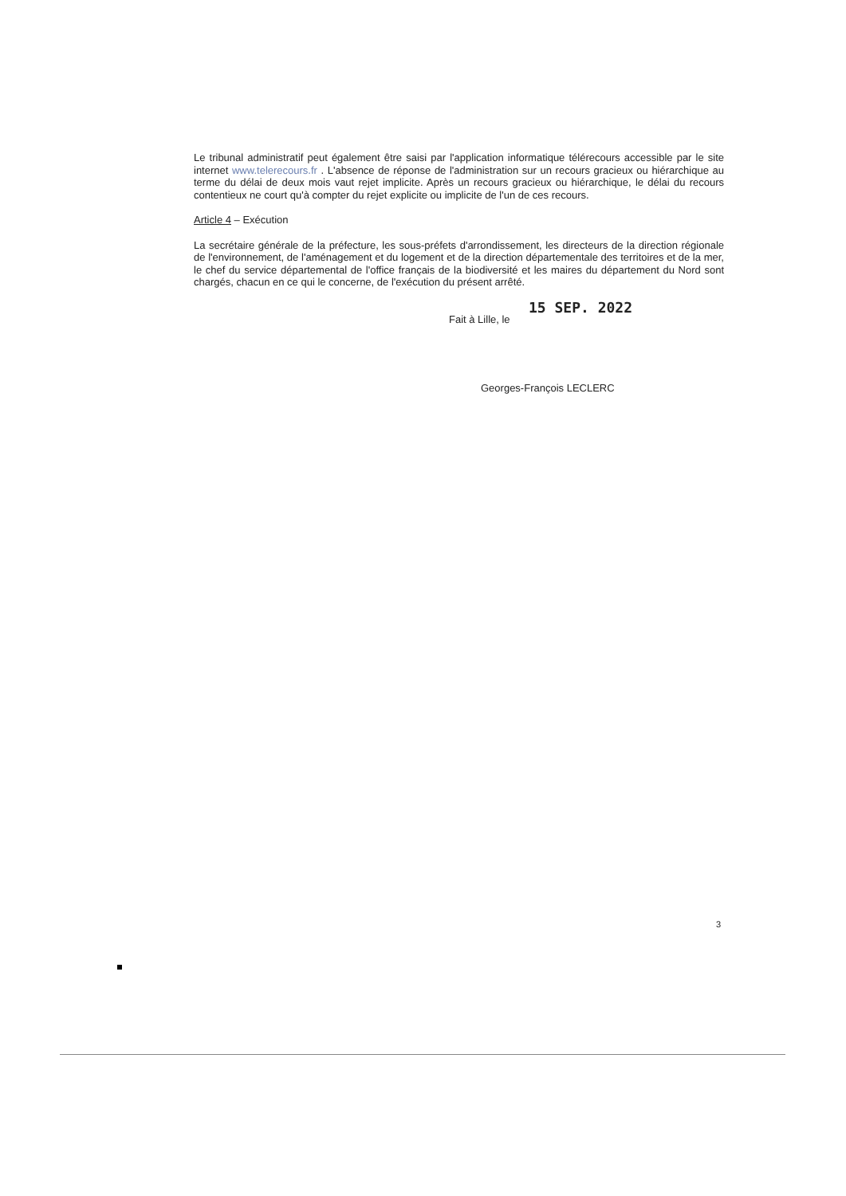Le tribunal administratif peut également être saisi par l'application informatique télérecours accessible par le site internet www.telerecours.fr . L'absence de réponse de l'administration sur un recours gracieux ou hiérarchique au terme du délai de deux mois vaut rejet implicite. Après un recours gracieux ou hiérarchique, le délai du recours contentieux ne court qu'à compter du rejet explicite ou implicite de l'un de ces recours.
Article 4 – Exécution
La secrétaire générale de la préfecture, les sous-préfets d'arrondissement, les directeurs de la direction régionale de l'environnement, de l'aménagement et du logement et de la direction départementale des territoires et de la mer, le chef du service départemental de l'office français de la biodiversité et les maires du département du Nord sont chargés, chacun en ce qui le concerne, de l'exécution du présent arrêté.
15 SEP. 2022
Fait à Lille, le
Georges-François LECLERC
3